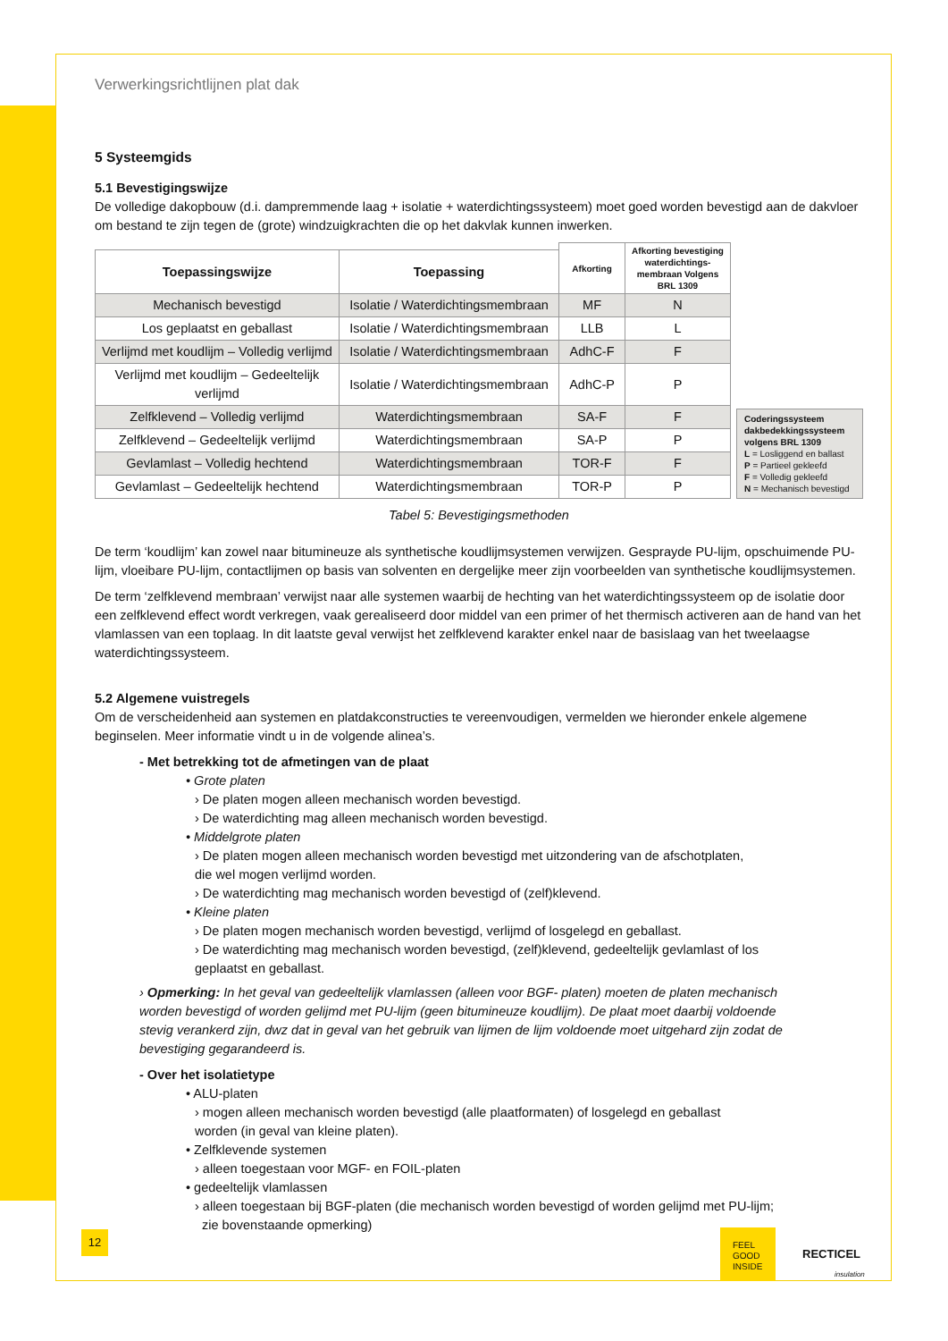Verwerkingsrichtlijnen plat dak
5 Systeemgids
5.1 Bevestigingswijze
De volledige dakopbouw (d.i. dampremmende laag + isolatie + waterdichtingssysteem) moet goed worden bevestigd aan de dakvloer om bestand te zijn tegen de (grote) windzuigkrachten die op het dakvlak kunnen inwerken.
| | | Afkorting | Afkorting bevestiging waterdichtings-membraan Volgens BRL 1309 |
| --- | --- | --- | --- |
| Toepassingswijze | Toepassing | | |
| Mechanisch bevestigd | Isolatie / Waterdichtingsmembraan | MF | N |
| Los geplaatst en geballast | Isolatie / Waterdichtingsmembraan | LLB | L |
| Verlijmd met koudlijm – Volledig verlijmd | Isolatie / Waterdichtingsmembraan | AdhC-F | F |
| Verlijmd met koudlijm – Gedeeltelijk verlijmd | Isolatie / Waterdichtingsmembraan | AdhC-P | P |
| Zelfklevend – Volledig verlijmd | Waterdichtingsmembraan | SA-F | F |
| Zelfklevend – Gedeeltelijk verlijmd | Waterdichtingsmembraan | SA-P | P |
| Gevlamlast – Volledig hechtend | Waterdichtingsmembraan | TOR-F | F |
| Gevlamlast – Gedeeltelijk hechtend | Waterdichtingsmembraan | TOR-P | P |
Coderingssysteem dakbedekkingssysteem volgens BRL 1309
L = Losliggend en ballast
P = Partieel gekleefd
F = Volledig gekleefd
N = Mechanisch bevestigd
Tabel 5: Bevestigingsmethoden
De term ‘koudlijm’ kan zowel naar bitumineuze als synthetische koudlijmsystemen verwijzen. Gesprayde PU-lijm, opschuimende PU-lijm, vloeibare PU-lijm, contactlijmen op basis van solventen en dergelijke meer zijn voorbeelden van synthetische koudlijmsystemen.
De term ‘zelfklevend membraan’ verwijst naar alle systemen waarbij de hechting van het waterdichtingssysteem op de isolatie door een zelfklevend effect wordt verkregen, vaak gerealiseerd door middel van een primer of het thermisch activeren aan de hand van het vlamlassen van een toplaag. In dit laatste geval verwijst het zelfklevend karakter enkel naar de basislaag van het tweelaagse waterdichtingssysteem.
5.2 Algemene vuistregels
Om de verscheidenheid aan systemen en platdakconstructies te vereenvoudigen, vermelden we hieronder enkele algemene beginselen. Meer informatie vindt u in de volgende alinea’s.
- Met betrekking tot de afmetingen van de plaat
• Grote platen
› De platen mogen alleen mechanisch worden bevestigd.
› De waterdichting mag alleen mechanisch worden bevestigd.
• Middelgrote platen
› De platen mogen alleen mechanisch worden bevestigd met uitzondering van de afschotplaten,
die wel mogen verlijmd worden.
› De waterdichting mag mechanisch worden bevestigd of (zelf)klevend.
• Kleine platen
› De platen mogen mechanisch worden bevestigd, verlijmd of losgelegd en geballast.
› De waterdichting mag mechanisch worden bevestigd, (zelf)klevend, gedeeltelijk gevlamlast of los
geplaatst en geballast.
› Opmerking: In het geval van gedeeltelijk vlamlassen (alleen voor BGF- platen) moeten de platen mechanisch worden bevestigd of worden gelijmd met PU-lijm (geen bitumineuze koudlijm). De plaat moet daarbij voldoende stevig verankerd zijn, dwz dat in geval van het gebruik van lijmen de lijm voldoende moet uitgehard zijn zodat de bevestiging gegarandeerd is.
- Over het isolatietype
• ALU-platen
› mogen alleen mechanisch worden bevestigd (alle plaatformaten) of losgelegd en geballast
worden (in geval van kleine platen).
• Zelfklevende systemen
› alleen toegestaan voor MGF- en FOIL-platen
• gedeeltelijk vlamlassen
› alleen toegestaan bij BGF-platen (die mechanisch worden bevestigd of worden gelijmd met PU-lijm;
zie bovenstaande opmerking)
12
FEEL
GOOD
INSIDE
RECTICEL
insulation